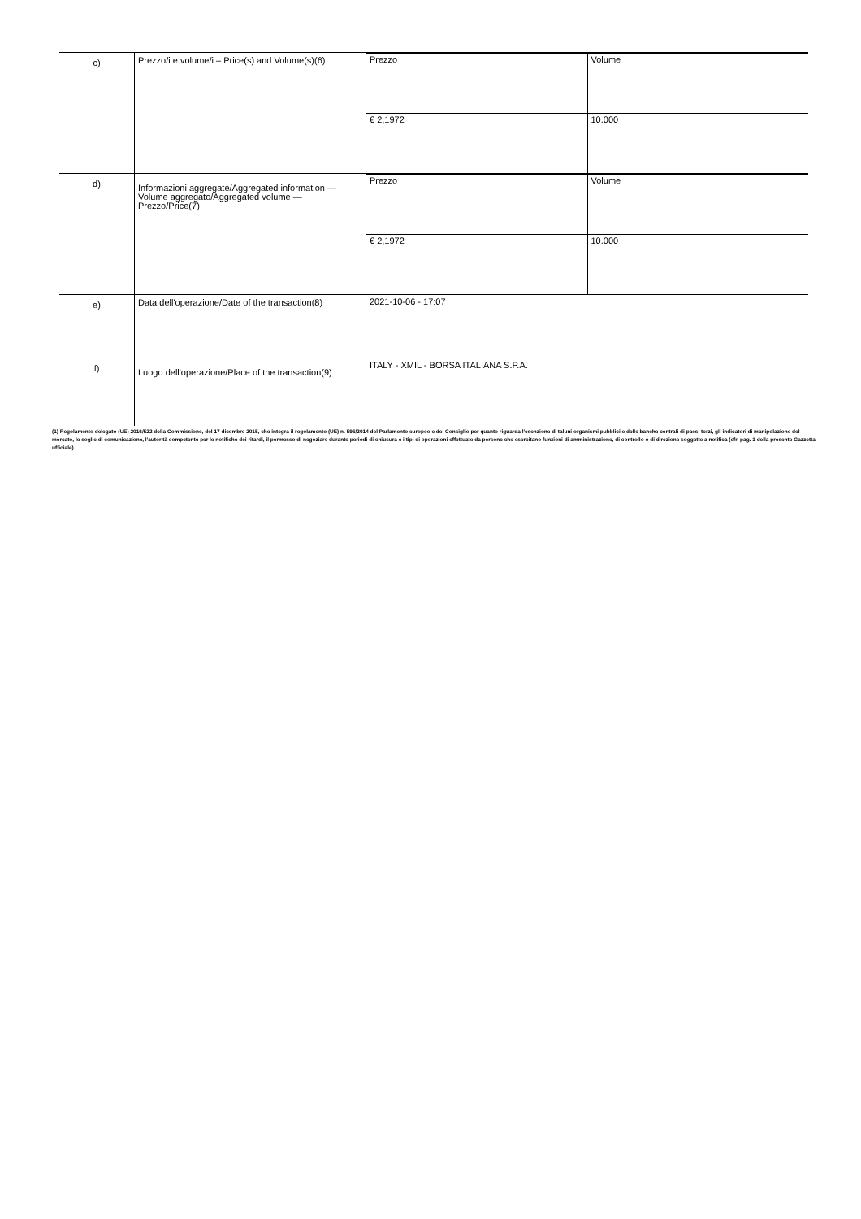| c) | Prezzo/i e volume/i – Price(s) and Volume(s)(6) | / Prezzo / Volume / / € 2,1972 / 10.000 / |
| d) | Informazioni aggregate/Aggregated information — Volume aggregato/Aggregated volume — Prezzo/Price(7) | / Prezzo / Volume / / € 2,1972 / 10.000 / |
| e) | Data dell'operazione/Date of the transaction(8) | 2021-10-06 - 17:07 |
| f) | Luogo dell'operazione/Place of the transaction(9) | ITALY - XMIL - BORSA ITALIANA S.P.A. |
(1) Regolamento delegato (UE) 2016/522 della Commissione, del 17 dicembre 2015, che integra il regolamento (UE) n. 596/2014 del Parlamento europeo e del Consiglio per quanto riguarda l'esenzione di taluni organismi pubblici e delle banche centrali di paesi terzi, gli indicatori di manipolazione del mercato, le soglie di comunicazione, l'autorità competente per le notifiche dei ritardi, il permesso di negoziare durante periodi di chiusura e i tipi di operazioni effettuate da persone che esercitano funzioni di amministrazione, di controllo o di direzione soggette a notifica (cfr. pag. 1 della presente Gazzetta ufficiale).